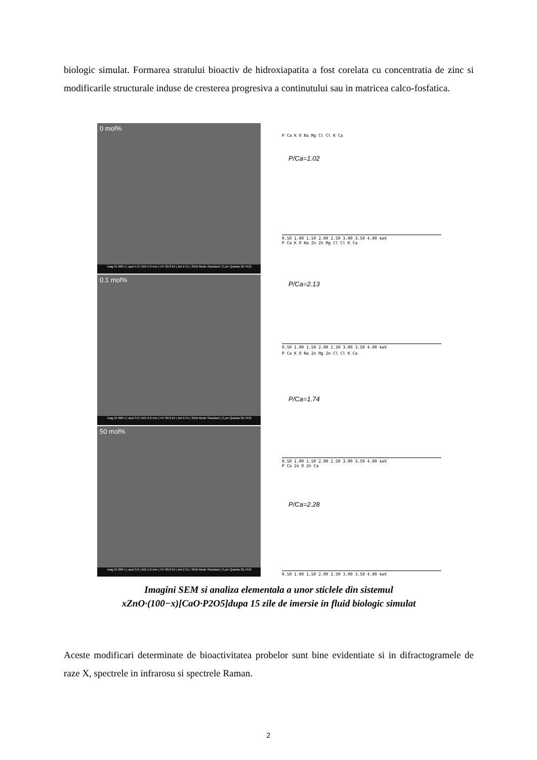biologic simulat. Formarea stratului bioactiv de hidroxiapatita a fost corelata cu concentratia de zinc si modificarile structurale induse de cresterea progresiva a continutului sau in matricea calco-fosfatica.
0 mol%
mag 25 000 x | spot 4.0 | WD 5.9 mm | HV 30.0 kV | det ETD | SEM Mode Standard | 2 µm Quanta 3D FEG
0.1 mol%
mag 25 000 x | spot 3.0 | WD 6.0 mm | HV 30.0 kV | det ETD | SEM Mode Standard | 2 µm Quanta 3D FEG
50 mol%
mag 25 000 x | spot 3.0 | WD 5.9 mm | HV 30.0 kV | det ETD | SEM Mode Standard | 2 µm Quanta 3D FEG
P/Ca=1.02
P/Ca=2.13
P/Ca=1.74
P/Ca=2.28
P Ca K O Na Mg Cl Cl K Ca
0.50 1.00 1.50 2.00 2.50 3.00 3.50 4.00 keV
P Ca K O Na Zn Zn Mg Cl Cl K Ca
0.50 1.00 1.50 2.00 2.50 3.00 3.50 4.00 keV
P Ca K O Na Zn Mg Zn Cl Cl K Ca
0.50 1.00 1.50 2.00 2.50 3.00 3.50 4.00 keV
P Ca Zn O Zn Ca
0.50 1.00 1.50 2.00 2.50 3.00 3.50 4.00 keV
Imagini SEM si analiza elementala a unor sticlele din sistemul
xZnO·(100−x)[CaO·P2O5]dupa 15 zile de imersie in fluid biologic simulat
Aceste modificari determinate de bioactivitatea probelor sunt bine evidentiate si in difractogramele de raze X, spectrele in infrarosu si spectrele Raman.
2